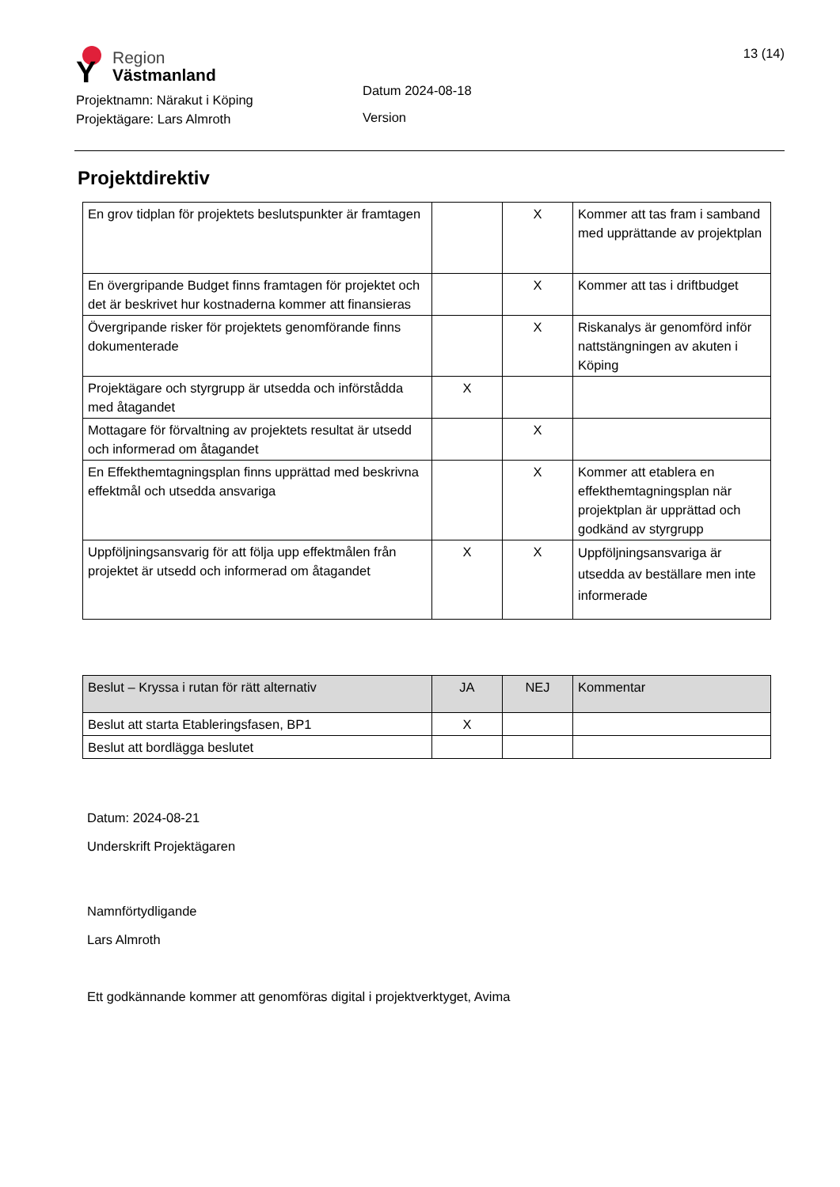Y
Region
Västmanland
13 (14)
Projektnamn: Närakut i Köping
Projektägare: Lars Almroth
Datum 2024-08-18
Version
Projektdirektiv
| En grov tidplan för projektets beslutspunkter är framtagen | | X | Kommer att tas fram i samband med upprättande av projektplan |
| En övergripande Budget finns framtagen för projektet och det är beskrivet hur kostnaderna kommer att finansieras | | X | Kommer att tas i driftbudget |
| Övergripande risker för projektets genomförande finns dokumenterade | | X | Riskanalys är genomförd inför nattstängningen av akuten i Köping |
| Projektägare och styrgrupp är utsedda och införstådda med åtagandet | X | | |
| Mottagare för förvaltning av projektets resultat är utsedd och informerad om åtagandet | | X | |
| En Effekthemtagningsplan finns upprättad med beskrivna effektmål och utsedda ansvariga | | X | Kommer att etablera en effekthemtagningsplan när projektplan är upprättad och godkänd av styrgrupp |
| Uppföljningsansvarig för att följa upp effektmålen från projektet är utsedd och informerad om åtagandet | X | X | Uppföljningsansvariga är utsedda av beställare men inte informerade |
| Beslut – Kryssa i rutan för rätt alternativ | JA | NEJ | Kommentar |
| Beslut att starta Etableringsfasen, BP1 | X | | |
| Beslut att bordlägga beslutet | | | |
Datum: 2024-08-21
Underskrift Projektägaren
Namnförtydligande
Lars Almroth
Ett godkännande kommer att genomföras digital i projektverktyget, Avima